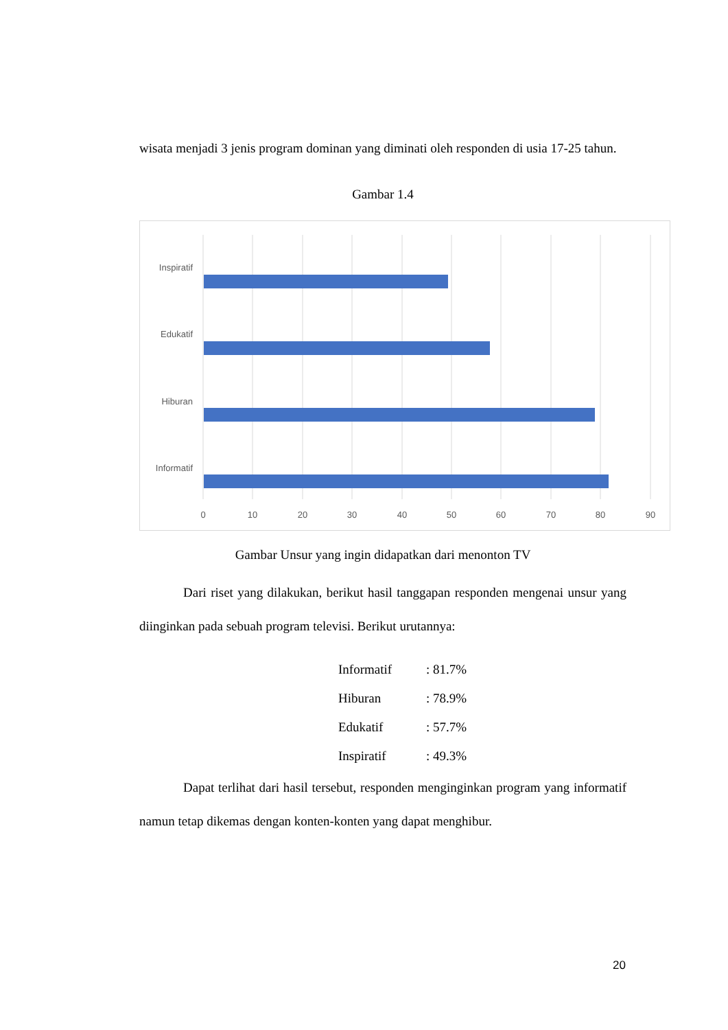wisata menjadi 3 jenis program dominan yang diminati oleh responden di usia 17-25 tahun.
Gambar 1.4
Inspiratif
Edukatif
Hiburan
Informatif
0
10
20
30
40
50
60
70
80
90
Gambar Unsur yang ingin didapatkan dari menonton TV
Dari riset yang dilakukan, berikut hasil tanggapan responden mengenai unsur yang diinginkan pada sebuah program televisi. Berikut urutannya:
Informatif: 81.7%
Hiburan: 78.9%
Edukatif: 57.7%
Inspiratif: 49.3%
Dapat terlihat dari hasil tersebut, responden menginginkan program yang informatif namun tetap dikemas dengan konten-konten yang dapat menghibur.
20